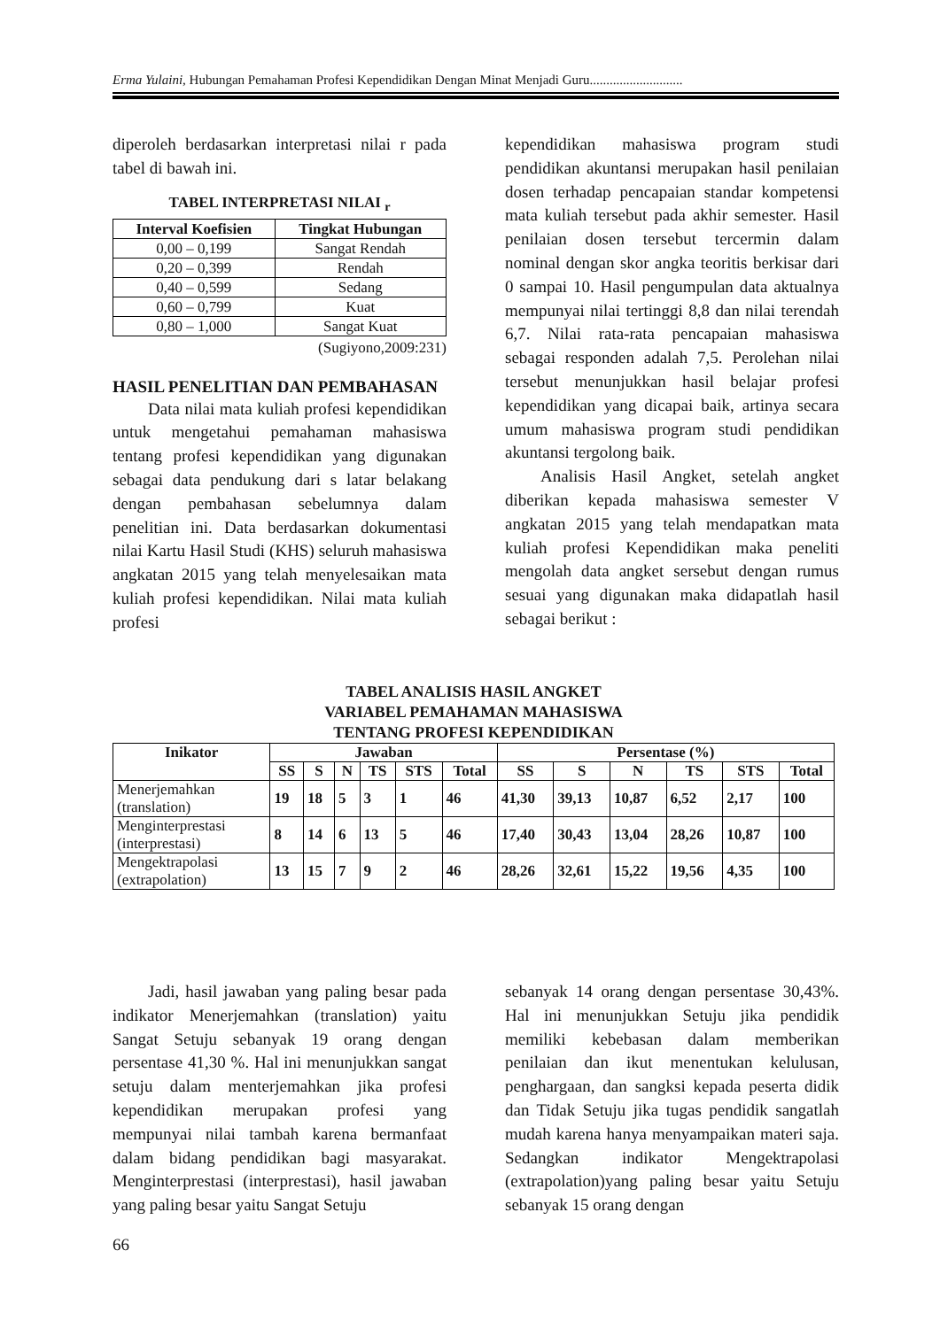Erma Yulaini, Hubungan Pemahaman Profesi Kependidikan Dengan Minat Menjadi Guru............................
diperoleh berdasarkan interpretasi nilai r pada tabel di bawah ini.
TABEL INTERPRETASI NILAI <sub>r</sub>
| Interval Koefisien | Tingkat Hubungan |
| --- | --- |
| 0,00 – 0,199 | Sangat Rendah |
| 0,20 – 0,399 | Rendah |
| 0,40 – 0,599 | Sedang |
| 0,60 – 0,799 | Kuat |
| 0,80 – 1,000 | Sangat Kuat |
(Sugiyono,2009:231)
HASIL PENELITIAN DAN PEMBAHASAN
Data nilai mata kuliah profesi kependidikan untuk mengetahui pemahaman mahasiswa tentang profesi kependidikan yang digunakan sebagai data pendukung dari s latar belakang dengan pembahasan sebelumnya dalam penelitian ini. Data berdasarkan dokumentasi nilai Kartu Hasil Studi (KHS) seluruh mahasiswa angkatan 2015 yang telah menyelesaikan mata kuliah profesi kependidikan. Nilai mata kuliah profesi
kependidikan mahasiswa program studi pendidikan akuntansi merupakan hasil penilaian dosen terhadap pencapaian standar kompetensi mata kuliah tersebut pada akhir semester. Hasil penilaian dosen tersebut tercermin dalam nominal dengan skor angka teoritis berkisar dari 0 sampai 10. Hasil pengumpulan data aktualnya mempunyai nilai tertinggi 8,8 dan nilai terendah 6,7. Nilai rata-rata pencapaian mahasiswa sebagai responden adalah 7,5. Perolehan nilai tersebut menunjukkan hasil belajar profesi kependidikan yang dicapai baik, artinya secara umum mahasiswa program studi pendidikan akuntansi tergolong baik.
Analisis Hasil Angket, setelah angket diberikan kepada mahasiswa semester V angkatan 2015 yang telah mendapatkan mata kuliah profesi Kependidikan maka peneliti mengolah data angket sersebut dengan rumus sesuai yang digunakan maka didapatlah hasil sebagai berikut :
TABEL ANALISIS HASIL ANGKET
VARIABEL PEMAHAMAN MAHASISWA
TENTANG PROFESI KEPENDIDIKAN
| Inikator | Jawaban | | | | | | Persentase (%) | | | | | |
| --- | --- | --- | --- | --- | --- | --- | --- | --- | --- | --- | --- | --- |
| | SS | S | N | TS | STS | Total | SS | S | N | TS | STS | Total |
| Menerjemahkan (translation) | 19 | 18 | 5 | 3 | 1 | 46 | 41,30 | 39,13 | 10,87 | 6,52 | 2,17 | 100 |
| Menginterprestasi (interprestasi) | 8 | 14 | 6 | 13 | 5 | 46 | 17,40 | 30,43 | 13,04 | 28,26 | 10,87 | 100 |
| Mengektrapolasi (extrapolation) | 13 | 15 | 7 | 9 | 2 | 46 | 28,26 | 32,61 | 15,22 | 19,56 | 4,35 | 100 |
Jadi, hasil jawaban yang paling besar pada indikator Menerjemahkan (translation) yaitu Sangat Setuju sebanyak 19 orang dengan persentase 41,30 %. Hal ini menunjukkan sangat setuju dalam menterjemahkan jika profesi kependidikan merupakan profesi yang mempunyai nilai tambah karena bermanfaat dalam bidang pendidikan bagi masyarakat. Menginterprestasi (interprestasi), hasil jawaban yang paling besar yaitu Sangat Setuju
sebanyak 14 orang dengan persentase 30,43%. Hal ini menunjukkan Setuju jika pendidik memiliki kebebasan dalam memberikan penilaian dan ikut menentukan kelulusan, penghargaan, dan sangksi kepada peserta didik dan Tidak Setuju jika tugas pendidik sangatlah mudah karena hanya menyampaikan materi saja. Sedangkan indikator Mengektrapolasi (extrapolation)yang paling besar yaitu Setuju sebanyak 15 orang dengan
66